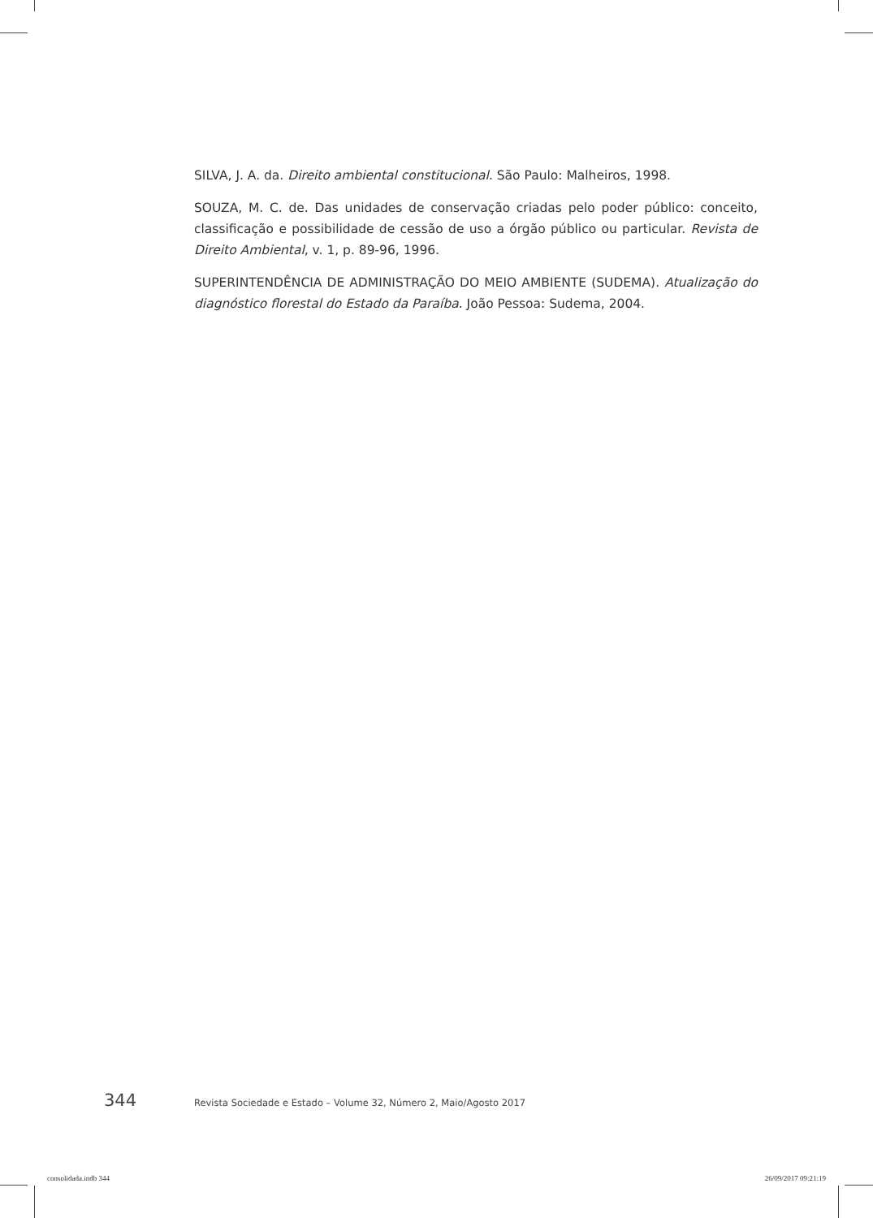SILVA, J. A. da. Direito ambiental constitucional. São Paulo: Malheiros, 1998.
SOUZA, M. C. de. Das unidades de conservação criadas pelo poder público: conceito, classificação e possibilidade de cessão de uso a órgão público ou particular. Revista de Direito Ambiental, v. 1, p. 89-96, 1996.
SUPERINTENDÊNCIA DE ADMINISTRAÇÃO DO MEIO AMBIENTE (SUDEMA). Atualização do diagnóstico florestal do Estado da Paraíba. João Pessoa: Sudema, 2004.
344 Revista Sociedade e Estado – Volume 32, Número 2, Maio/Agosto 2017
consolidada.indb 344 26/09/2017 09:21:19